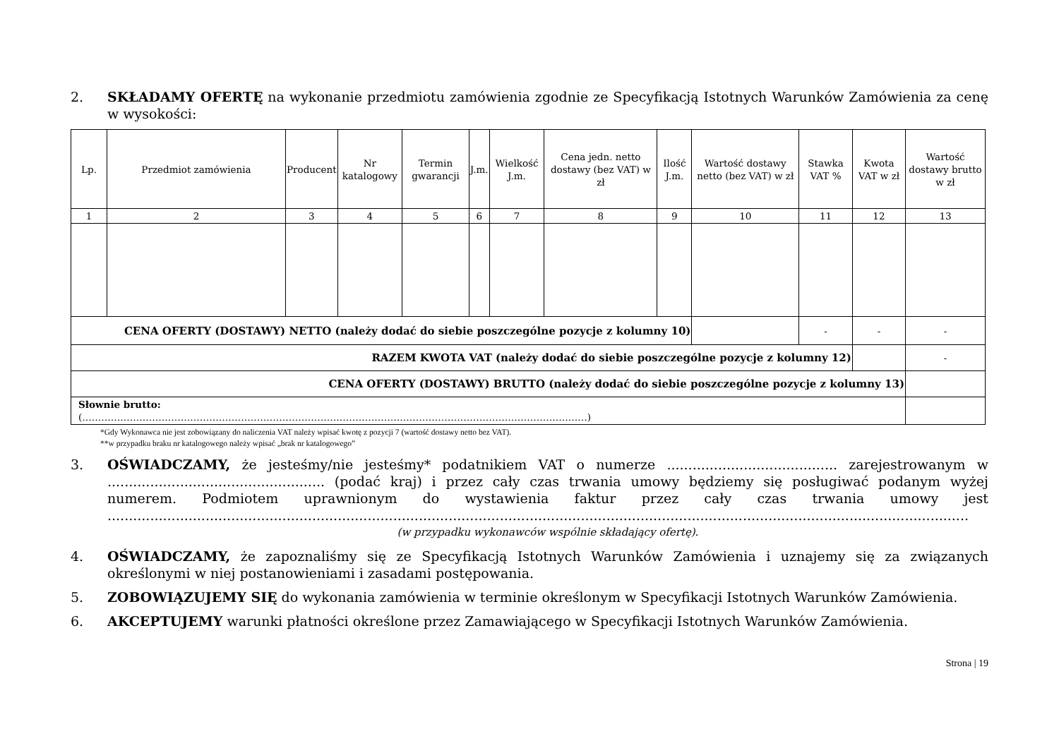2. SKŁADAMY OFERTĘ na wykonanie przedmiotu zamówienia zgodnie ze Specyfikacją Istotnych Warunków Zamówienia za cenę w wysokości:
| Lp. | Przedmiot zamówienia | Producent | Nr katalogowy | Termin gwarancji | J.m. | Wielkość J.m. | Cena jedn. netto dostawy (bez VAT) w zł | Ilość J.m. | Wartość dostawy netto (bez VAT) w zł | Stawka VAT % | Kwota VAT w zł | Wartość dostawy brutto w zł |
| --- | --- | --- | --- | --- | --- | --- | --- | --- | --- | --- | --- | --- |
| 1 | 2 | 3 | 4 | 5 | 6 | 7 | 8 | 9 | 10 | 11 | 12 | 13 |
| CENA OFERTY (DOSTAWY) NETTO (należy dodać do siebie poszczególne pozycje z kolumny 10) | | | | | | | | | | - | - | - |
| RAZEM KWOTA VAT (należy dodać do siebie poszczególne pozycje z kolumny 12) | | | | | | | | | | | | - |
| CENA OFERTY (DOSTAWY) BRUTTO (należy dodać do siebie poszczególne pozycje z kolumny 13) | | | | | | | | | | | | |
| Słownie brutto: (……………………………………………………………………………………………………………………………………………) | | | | | | | | | | | | |
*Gdy Wykonawca nie jest zobowiązany do naliczenia VAT należy wpisać kwotę z pozycji 7 (wartość dostawy netto bez VAT).
**w przypadku braku nr katalogowego należy wpisać „brak nr katalogowego”
3. OŚWIADCZAMY, że jesteśmy/nie jesteśmy* podatnikiem VAT o numerze ........................................ zarejestrowanym w ................................................... (podać kraj) i przez cały czas trwania umowy będziemy się posługiwać podanym wyżej numerem. Podmiotem uprawnionym do wystawienia faktur przez cały czas trwania umowy jest ..........................................................................................................................................................................................................
(w przypadku wykonawców wspólnie składający ofertę).
4. OŚWIADCZAMY, że zapoznaliśmy się ze Specyfikacją Istotnych Warunków Zamówienia i uznajemy się za związanych określonymi w niej postanowieniami i zasadami postępowania.
5. ZOBOWIĄZUJEMY SIĘ do wykonania zamówienia w terminie określonym w Specyfikacji Istotnych Warunków Zamówienia.
6. AKCEPTUJEMY warunki płatności określone przez Zamawiającego w Specyfikacji Istotnych Warunków Zamówienia.
Strona | 19